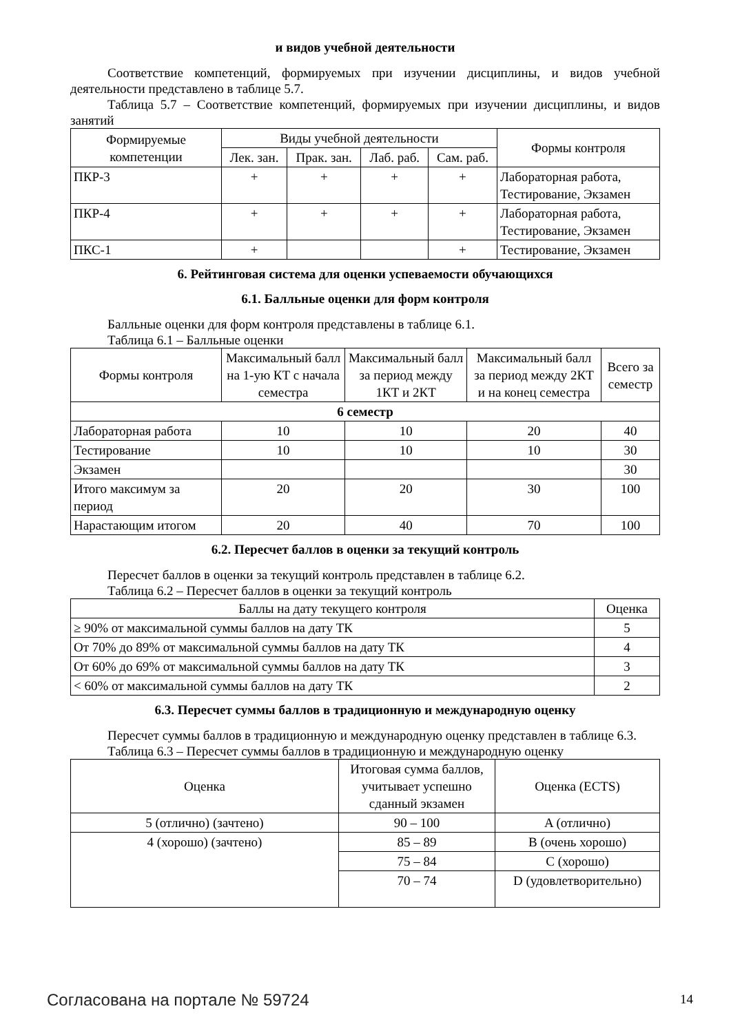и видов учебной деятельности
Соответствие компетенций, формируемых при изучении дисциплины, и видов учебной деятельности представлено в таблице 5.7.
Таблица 5.7 – Соответствие компетенций, формируемых при изучении дисциплины, и видов занятий
| Формируемые компетенции | Виды учебной деятельности | | | | Формы контроля |
| --- | --- | --- | --- | --- | --- |
| | Лек. зан. | Прак. зан. | Лаб. раб. | Сам. раб. | |
| ПКР-3 | + | + | + | + | Лабораторная работа, Тестирование, Экзамен |
| ПКР-4 | + | + | + | + | Лабораторная работа, Тестирование, Экзамен |
| ПКС-1 | + | | | + | Тестирование, Экзамен |
6. Рейтинговая система для оценки успеваемости обучающихся
6.1. Балльные оценки для форм контроля
Балльные оценки для форм контроля представлены в таблице 6.1.
Таблица 6.1 – Балльные оценки
| Формы контроля | Максимальный балл на 1-ую КТ с начала семестра | Максимальный балл за период между 1КТ и 2КТ | Максимальный балл за период между 2КТ и на конец семестра | Всего за семестр |
| --- | --- | --- | --- | --- |
| 6 семестр | | | | |
| Лабораторная работа | 10 | 10 | 20 | 40 |
| Тестирование | 10 | 10 | 10 | 30 |
| Экзамен | | | | 30 |
| Итого максимум за период | 20 | 20 | 30 | 100 |
| Нарастающим итогом | 20 | 40 | 70 | 100 |
6.2. Пересчет баллов в оценки за текущий контроль
Пересчет баллов в оценки за текущий контроль представлен в таблице 6.2.
Таблица 6.2 – Пересчет баллов в оценки за текущий контроль
| Баллы на дату текущего контроля | Оценка |
| --- | --- |
| ≥ 90% от максимальной суммы баллов на дату ТК | 5 |
| От 70% до 89% от максимальной суммы баллов на дату ТК | 4 |
| От 60% до 69% от максимальной суммы баллов на дату ТК | 3 |
| < 60% от максимальной суммы баллов на дату ТК | 2 |
6.3. Пересчет суммы баллов в традиционную и международную оценку
Пересчет суммы баллов в традиционную и международную оценку представлен в таблице 6.3.
Таблица 6.3 – Пересчет суммы баллов в традиционную и международную оценку
| Оценка | Итоговая сумма баллов, учитывает успешно сданный экзамен | Оценка (ECTS) |
| --- | --- | --- |
| 5 (отлично) (зачтено) | 90 – 100 | A (отлично) |
| 4 (хорошо) (зачтено) | 85 – 89 | B (очень хорошо) |
| | 75 – 84 | C (хорошо) |
| | 70 – 74 | D (удовлетворительно) |
Согласована на портале № 59724 14